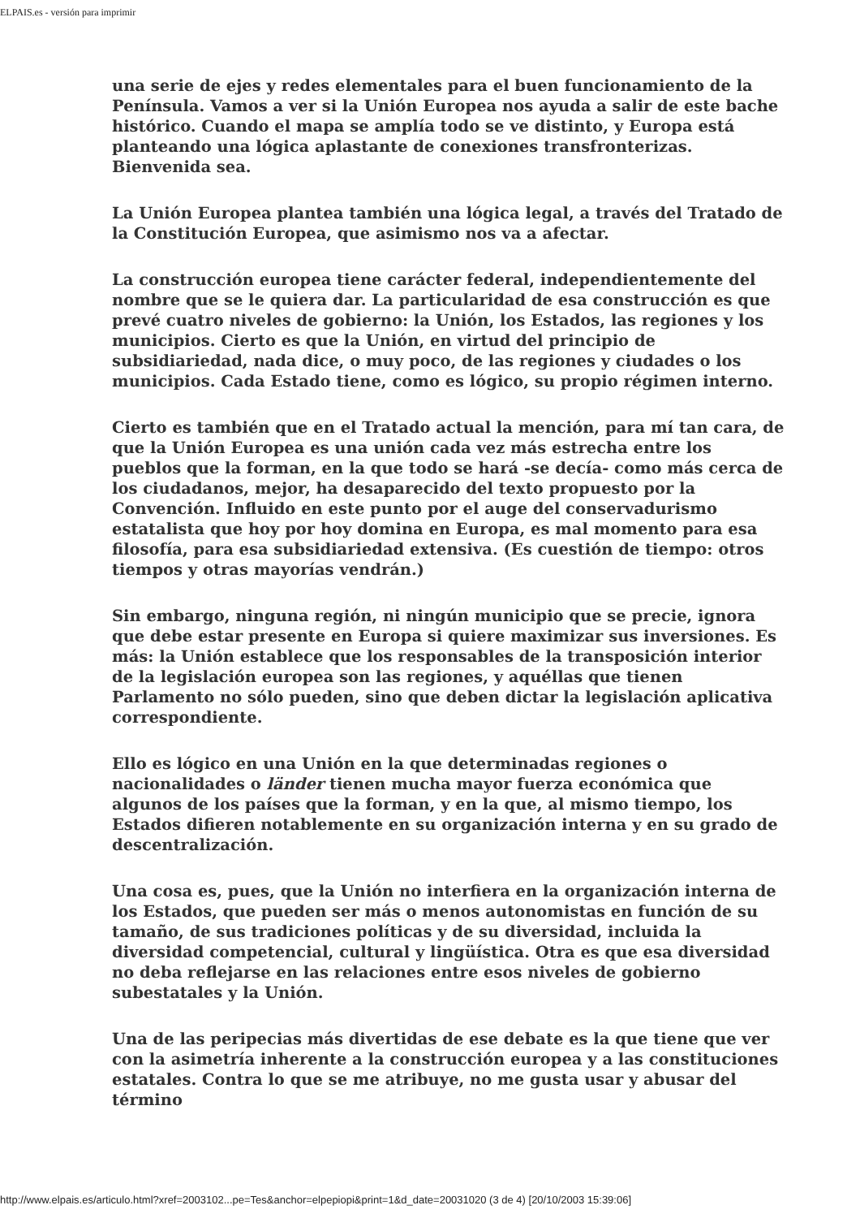ELPAIS.es - versión para imprimir
una serie de ejes y redes elementales para el buen funcionamiento de la Península. Vamos a ver si la Unión Europea nos ayuda a salir de este bache histórico. Cuando el mapa se amplía todo se ve distinto, y Europa está planteando una lógica aplastante de conexiones transfronterizas. Bienvenida sea.
La Unión Europea plantea también una lógica legal, a través del Tratado de la Constitución Europea, que asimismo nos va a afectar.
La construcción europea tiene carácter federal, independientemente del nombre que se le quiera dar. La particularidad de esa construcción es que prevé cuatro niveles de gobierno: la Unión, los Estados, las regiones y los municipios. Cierto es que la Unión, en virtud del principio de subsidiariedad, nada dice, o muy poco, de las regiones y ciudades o los municipios. Cada Estado tiene, como es lógico, su propio régimen interno.
Cierto es también que en el Tratado actual la mención, para mí tan cara, de que la Unión Europea es una unión cada vez más estrecha entre los pueblos que la forman, en la que todo se hará -se decía- como más cerca de los ciudadanos, mejor, ha desaparecido del texto propuesto por la Convención. Influido en este punto por el auge del conservadurismo estatalista que hoy por hoy domina en Europa, es mal momento para esa filosofía, para esa subsidiariedad extensiva. (Es cuestión de tiempo: otros tiempos y otras mayorías vendrán.)
Sin embargo, ninguna región, ni ningún municipio que se precie, ignora que debe estar presente en Europa si quiere maximizar sus inversiones. Es más: la Unión establece que los responsables de la transposición interior de la legislación europea son las regiones, y aquéllas que tienen Parlamento no sólo pueden, sino que deben dictar la legislación aplicativa correspondiente.
Ello es lógico en una Unión en la que determinadas regiones o nacionalidades o länder tienen mucha mayor fuerza económica que algunos de los países que la forman, y en la que, al mismo tiempo, los Estados difieren notablemente en su organización interna y en su grado de descentralización.
Una cosa es, pues, que la Unión no interfiera en la organización interna de los Estados, que pueden ser más o menos autonomistas en función de su tamaño, de sus tradiciones políticas y de su diversidad, incluida la diversidad competencial, cultural y lingüística. Otra es que esa diversidad no deba reflejarse en las relaciones entre esos niveles de gobierno subestatales y la Unión.
Una de las peripecias más divertidas de ese debate es la que tiene que ver con la asimetría inherente a la construcción europea y a las constituciones estatales. Contra lo que se me atribuye, no me gusta usar y abusar del término
http://www.elpais.es/articulo.html?xref=2003102...pe=Tes&anchor=elpepiopi&print=1&d_date=20031020 (3 de 4) [20/10/2003 15:39:06]